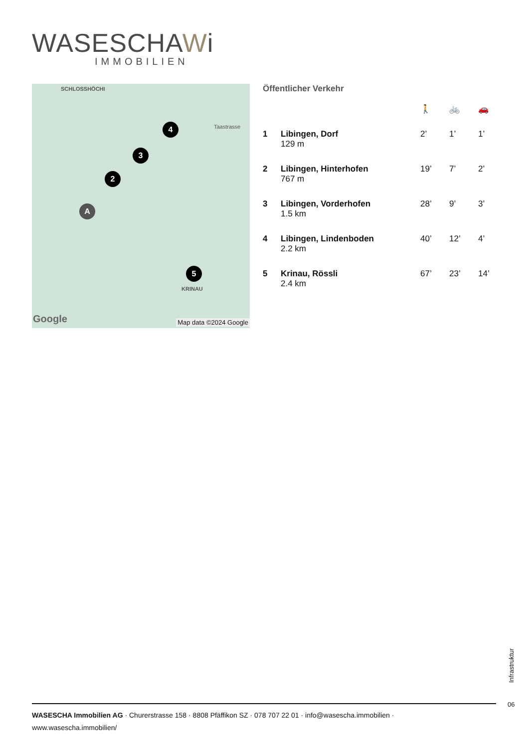WASESCHAWi
IMMOBILIEN
SCHLOSSHÖCHI
Taastrasse
4
3
2
A
5
KRINAU
Google Map data ©2024 Google
Öffentlicher Verkehr
| | | 🚶 | 🚲 | 🚗 |
| 1 | Libingen, Dorf 129 m | 2’ | 1’ | 1’ |
| 2 | Libingen, Hinterhofen 767 m | 19’ | 7’ | 2’ |
| 3 | Libingen, Vorderhofen 1.5 km | 28’ | 9’ | 3’ |
| 4 | Libingen, Lindenboden 2.2 km | 40’ | 12’ | 4’ |
| 5 | Krinau, Rössli 2.4 km | 67’ | 23’ | 14’ |
Infrastruktur
06
WASESCHA Immobilien AG · Churerstrasse 158 · 8808 Pfäffikon SZ · 078 707 22 01 · info@wasescha.immobilien ·
www.wasescha.immobilien/